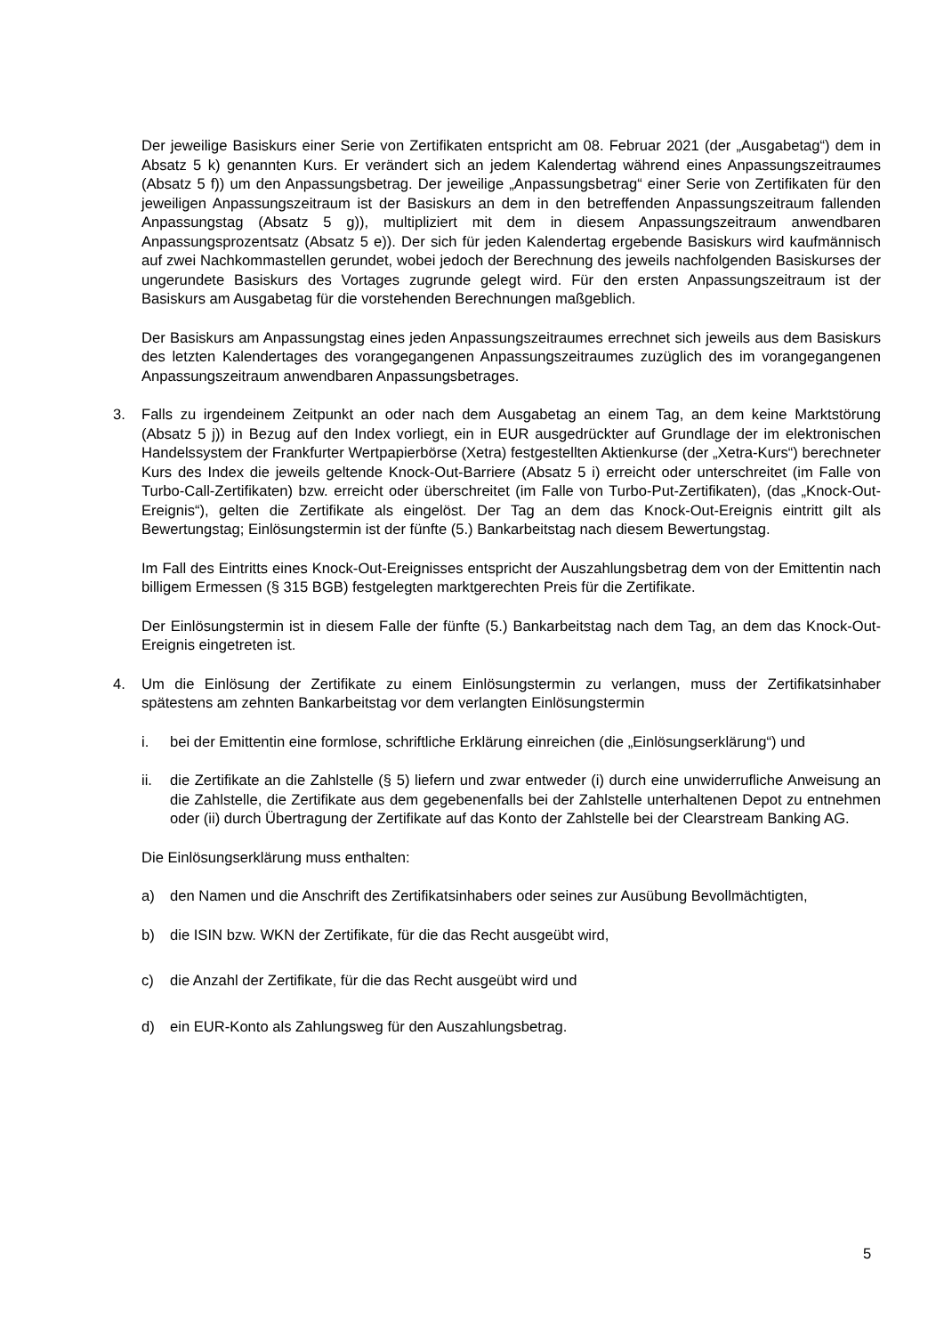Der jeweilige Basiskurs einer Serie von Zertifikaten entspricht am 08. Februar 2021 (der „Ausgabetag“) dem in Absatz 5 k) genannten Kurs. Er verändert sich an jedem Kalendertag während eines Anpassungszeitraumes (Absatz 5 f)) um den Anpassungsbetrag. Der jeweilige „Anpassungsbetrag“ einer Serie von Zertifikaten für den jeweiligen Anpassungszeitraum ist der Basiskurs an dem in den betreffenden Anpassungszeitraum fallenden Anpassungstag (Absatz 5 g)), multipliziert mit dem in diesem Anpassungszeitraum anwendbaren Anpassungsprozentsatz (Absatz 5 e)). Der sich für jeden Kalendertag ergebende Basiskurs wird kaufmännisch auf zwei Nachkommastellen gerundet, wobei jedoch der Berechnung des jeweils nachfolgenden Basiskurses der ungerundete Basiskurs des Vortages zugrunde gelegt wird. Für den ersten Anpassungszeitraum ist der Basiskurs am Ausgabetag für die vorstehenden Berechnungen maßgeblich.
Der Basiskurs am Anpassungstag eines jeden Anpassungszeitraumes errechnet sich jeweils aus dem Basiskurs des letzten Kalendertages des vorangegangenen Anpassungszeitraumes zuzüglich des im vorangegangenen Anpassungszeitraum anwendbaren Anpassungsbetrages.
3. Falls zu irgendeinem Zeitpunkt an oder nach dem Ausgabetag an einem Tag, an dem keine Marktstörung (Absatz 5 j)) in Bezug auf den Index vorliegt, ein in EUR ausgedrückter auf Grundlage der im elektronischen Handelssystem der Frankfurter Wertpapierbörse (Xetra) festgestellten Aktienkurse (der „Xetra-Kurs“) berechneter Kurs des Index die jeweils geltende Knock-Out-Barriere (Absatz 5 i) erreicht oder unterschreitet (im Falle von Turbo-Call-Zertifikaten) bzw. erreicht oder überschreitet (im Falle von Turbo-Put-Zertifikaten), (das „Knock-Out-Ereignis“), gelten die Zertifikate als eingelöst. Der Tag an dem das Knock-Out-Ereignis eintritt gilt als Bewertungstag; Einlösungstermin ist der fünfte (5.) Bankarbeitstag nach diesem Bewertungstag.
Im Fall des Eintritts eines Knock-Out-Ereignisses entspricht der Auszahlungsbetrag dem von der Emittentin nach billigem Ermessen (§ 315 BGB) festgelegten marktgerechten Preis für die Zertifikate.
Der Einlösungstermin ist in diesem Falle der fünfte (5.) Bankarbeitstag nach dem Tag, an dem das Knock-Out-Ereignis eingetreten ist.
4. Um die Einlösung der Zertifikate zu einem Einlösungstermin zu verlangen, muss der Zertifikatsinhaber spätestens am zehnten Bankarbeitstag vor dem verlangten Einlösungstermin
i. bei der Emittentin eine formlose, schriftliche Erklärung einreichen (die „Einlösungserklärung“) und
ii. die Zertifikate an die Zahlstelle (§ 5) liefern und zwar entweder (i) durch eine unwiderrufliche Anweisung an die Zahlstelle, die Zertifikate aus dem gegebenenfalls bei der Zahlstelle unterhaltenen Depot zu entnehmen oder (ii) durch Übertragung der Zertifikate auf das Konto der Zahlstelle bei der Clearstream Banking AG.
Die Einlösungserklärung muss enthalten:
a) den Namen und die Anschrift des Zertifikatsinhabers oder seines zur Ausübung Bevollmächtigten,
b) die ISIN bzw. WKN der Zertifikate, für die das Recht ausgeübt wird,
c) die Anzahl der Zertifikate, für die das Recht ausgeübt wird und
d) ein EUR-Konto als Zahlungsweg für den Auszahlungsbetrag.
5